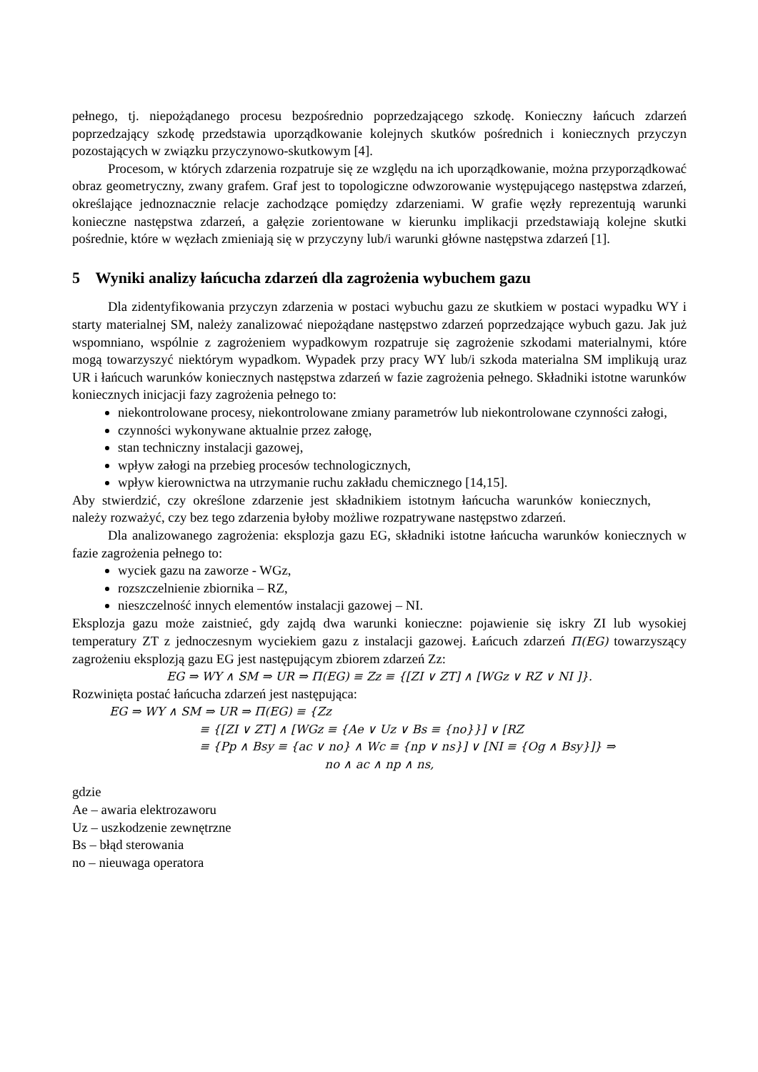pełnego, tj. niepożądanego procesu bezpośrednio poprzedzającego szkodę. Konieczny łańcuch zdarzeń poprzedzający szkodę przedstawia uporządkowanie kolejnych skutków pośrednich i koniecznych przyczyn pozostających w związku przyczynowo-skutkowym [4].
Procesom, w których zdarzenia rozpatruje się ze względu na ich uporządkowanie, można przyporządkować obraz geometryczny, zwany grafem. Graf jest to topologiczne odwzorowanie występującego następstwa zdarzeń, określające jednoznacznie relacje zachodzące pomiędzy zdarzeniami. W grafie węzły reprezentują warunki konieczne następstwa zdarzeń, a gałęzie zorientowane w kierunku implikacji przedstawiają kolejne skutki pośrednie, które w węzłach zmieniają się w przyczyny lub/i warunki główne następstwa zdarzeń [1].
5 Wyniki analizy łańcucha zdarzeń dla zagrożenia wybuchem gazu
Dla zidentyfikowania przyczyn zdarzenia w postaci wybuchu gazu ze skutkiem w postaci wypadku WY i starty materialnej SM, należy zanalizować niepożądane następstwo zdarzeń poprzedzające wybuch gazu. Jak już wspomniano, wspólnie z zagrożeniem wypadkowym rozpatruje się zagrożenie szkodami materialnymi, które mogą towarzyszyć niektórym wypadkom. Wypadek przy pracy WY lub/i szkoda materialna SM implikują uraz UR i łańcuch warunków koniecznych następstwa zdarzeń w fazie zagrożenia pełnego. Składniki istotne warunków koniecznych inicjacji fazy zagrożenia pełnego to:
niekontrolowane procesy, niekontrolowane zmiany parametrów lub niekontrolowane czynności załogi,
czynności wykonywane aktualnie przez załogę,
stan techniczny instalacji gazowej,
wpływ załogi na przebieg procesów technologicznych,
wpływ kierownictwa na utrzymanie ruchu zakładu chemicznego [14,15].
Aby stwierdzić, czy określone zdarzenie jest składnikiem istotnym łańcucha warunków koniecznych, należy rozważyć, czy bez tego zdarzenia byłoby możliwe rozpatrywane następstwo zdarzeń.
Dla analizowanego zagrożenia: eksplozja gazu EG, składniki istotne łańcucha warunków koniecznych w fazie zagrożenia pełnego to:
wyciek gazu na zaworze - WGz,
rozszczelnienie zbiornika – RZ,
nieszczelność innych elementów instalacji gazowej – NI.
Eksplozja gazu może zaistnieć, gdy zajdą dwa warunki konieczne: pojawienie się iskry ZI lub wysokiej temperatury ZT z jednoczesnym wyciekiem gazu z instalacji gazowej. Łańcuch zdarzeń Π(EG) towarzyszący zagrożeniu eksplozją gazu EG jest następującym zbiorem zdarzeń Zz:
EG ⇒ WY ∧ SM ⇒ UR ⇒ Π(EG) ≡ Zz ≡ {[ZI ∨ ZT] ∧ [WGz ∨ RZ ∨ NI ]}.
Rozwinięta postać łańcucha zdarzeń jest następująca:
EG ⇒ WY ∧ SM ⇒ UR ⇒ Π(EG) ≡ {Zz
≡ {[ZI ∨ ZT] ∧ [WGz ≡ {Ae ∨ Uz ∨ Bs ≡ {no}}] ∨ [RZ
≡ {Pp ∧ Bsy ≡ {ac ∨ no} ∧ Wc ≡ {np ∨ ns}] ∨ [NI ≡ {Og ∧ Bsy}]} ⇒
no ∧ ac ∧ np ∧ ns,
gdzie
Ae – awaria elektrozaworu
Uz – uszkodzenie zewnętrzne
Bs – błąd sterowania
no – nieuwaga operatora